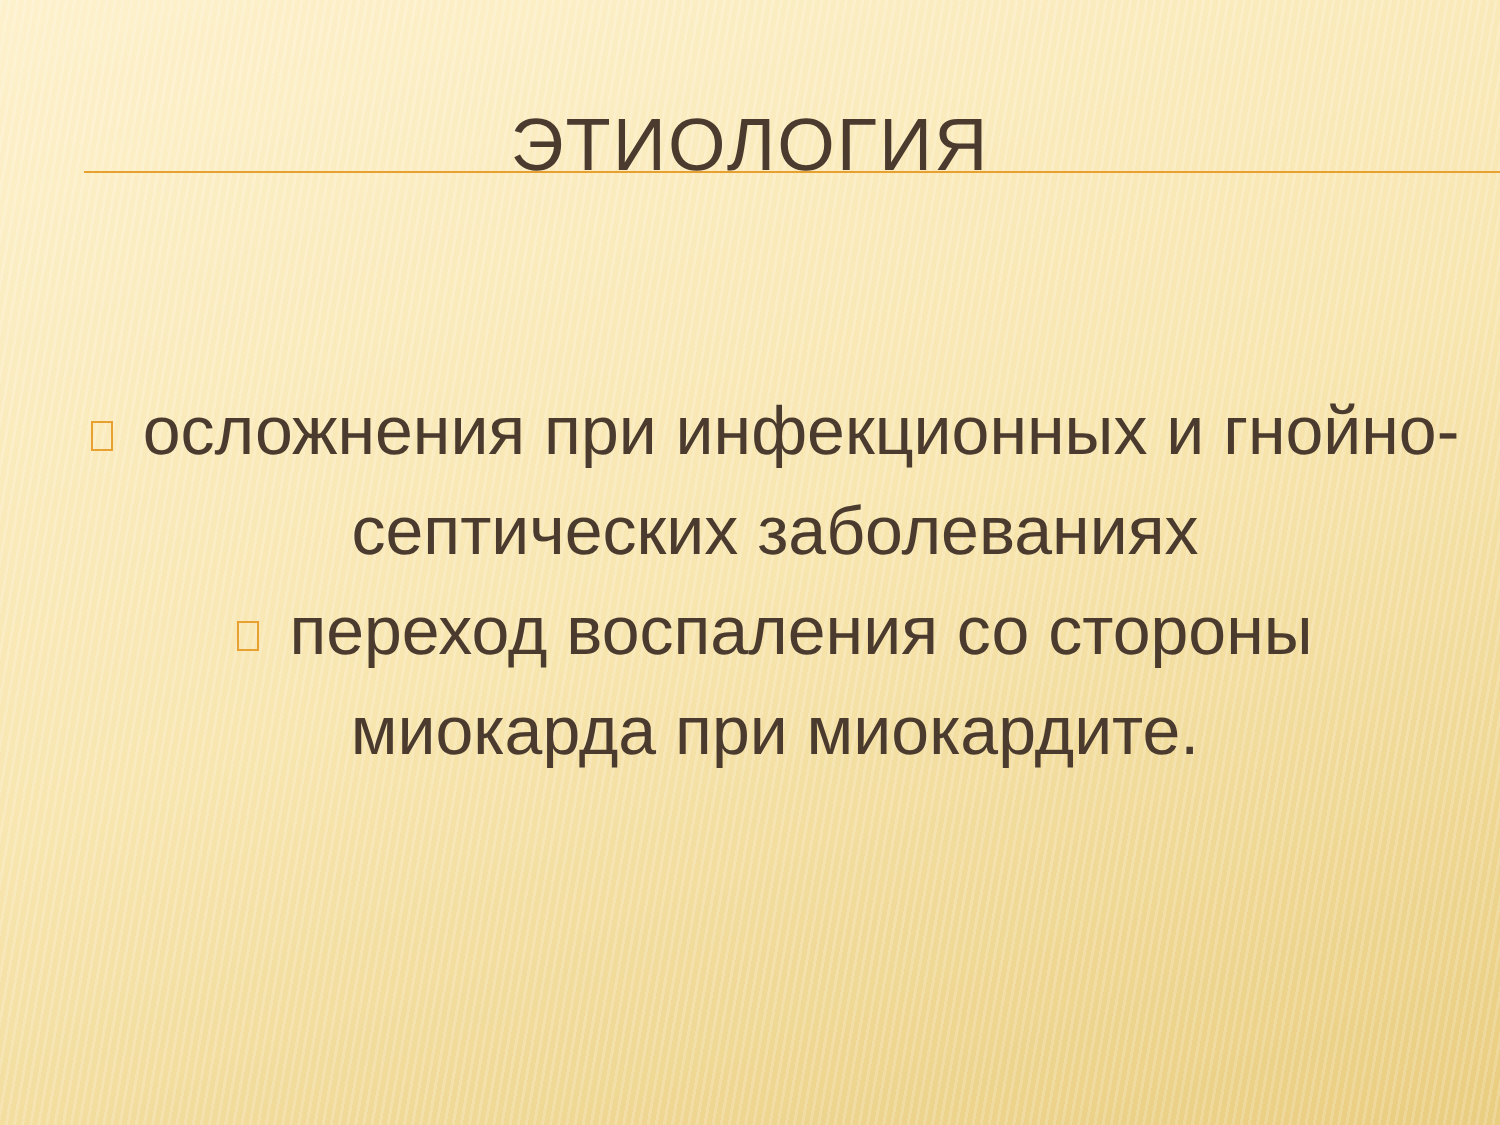ЭТИОЛОГИЯ
осложнения при инфекционных и гнойно-септических заболеваниях
переход воспаления со стороны миокарда при миокардите.